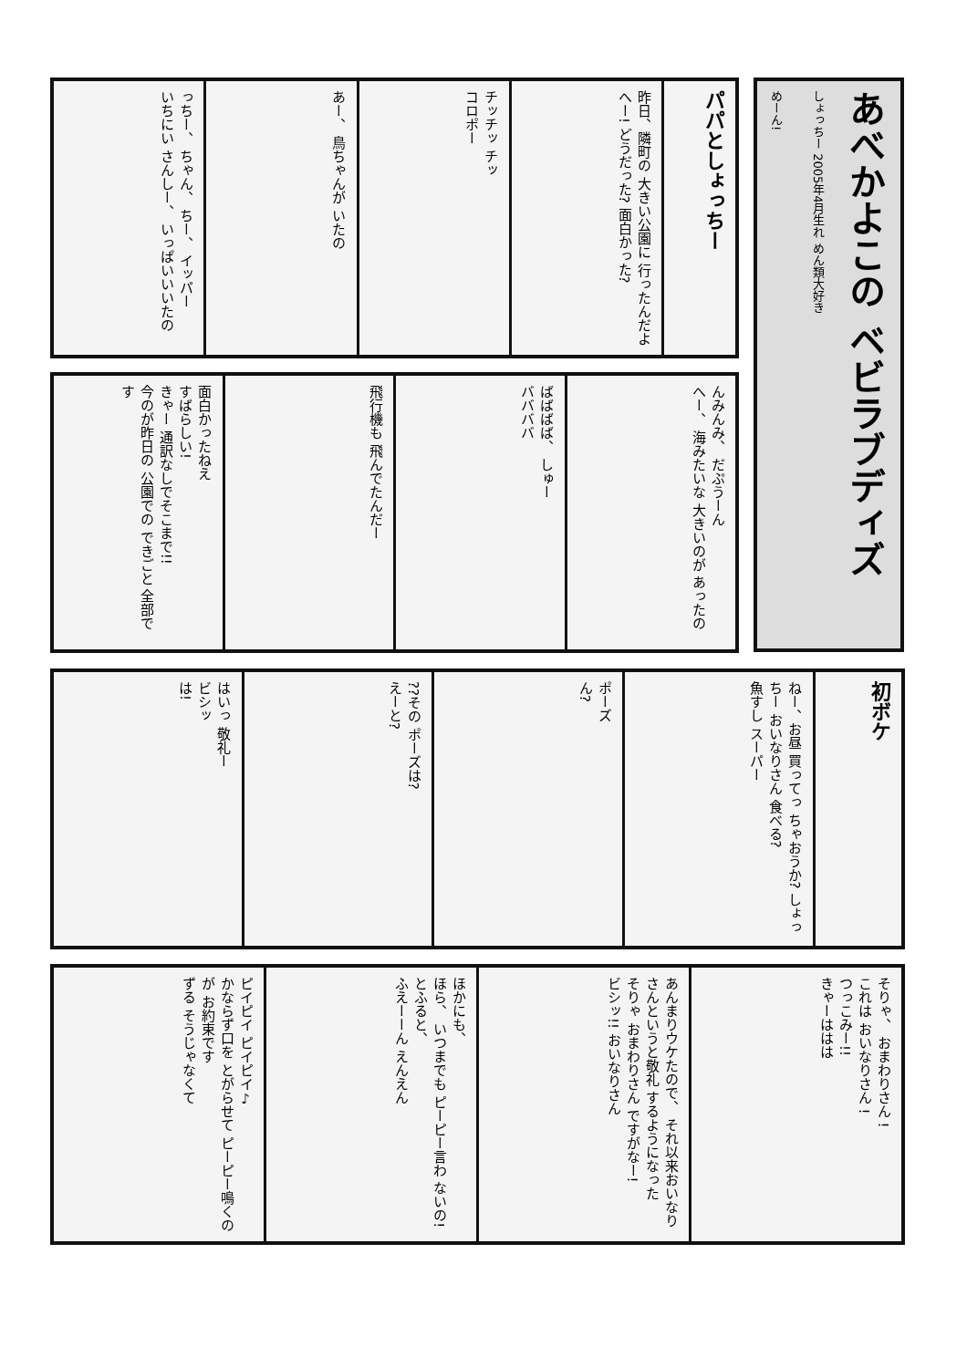あべかよこの ベビラブディズ
しょっちー 2005年4月生れ めん類大好き
めーん!
パパとしょっちー
昨日、隣町の 大きい公園に 行ったんだよ
へー! どうだった? 面白かった?
チッチッ チッ
コロポー
あー、 鳥ちゃんが いたの
っちー、 ちゃん、 ちー、 イッパー
いちにい さんしー、 いっぱいいいたの
んみんみ、 だぷうーん
へー、 海みたいな 大きいのが あったの
ばばばば、 しゅー
ババババ
飛行機も 飛んでたんだー
面白かったねえ
すばらしい!
きゃー 通訳なしでそこまで!!
今のが昨日の 公園での できごと 全部です
初ボケ
ねー、お昼 買ってっ ちゃおうか? しょっちー おいなりさん 食べる?
魚すし スーパー
ポーズ
ん?
??その ポーズは?
えーと?
はいっ 敬礼ー
ビシッ
は!
そりゃ、 おまわりさん !
これは おいなりさん !
つっこみー!!
きゃーははは
あんまりウケたので、 それ以来おいなり さんというと敬礼 するようになった
そりゃ おまわりさん ですがなー!
ビシッ!! おいなりさん
ほかにも、
ほら、 いつまでも ピーピー言わ ないの!
とふると、
ふえーーん えんえん
ピイピイ ピイピイ♪
かならず口を とがらせて ピーピー鳴くのが お約束です
ずる そうじゃなくて